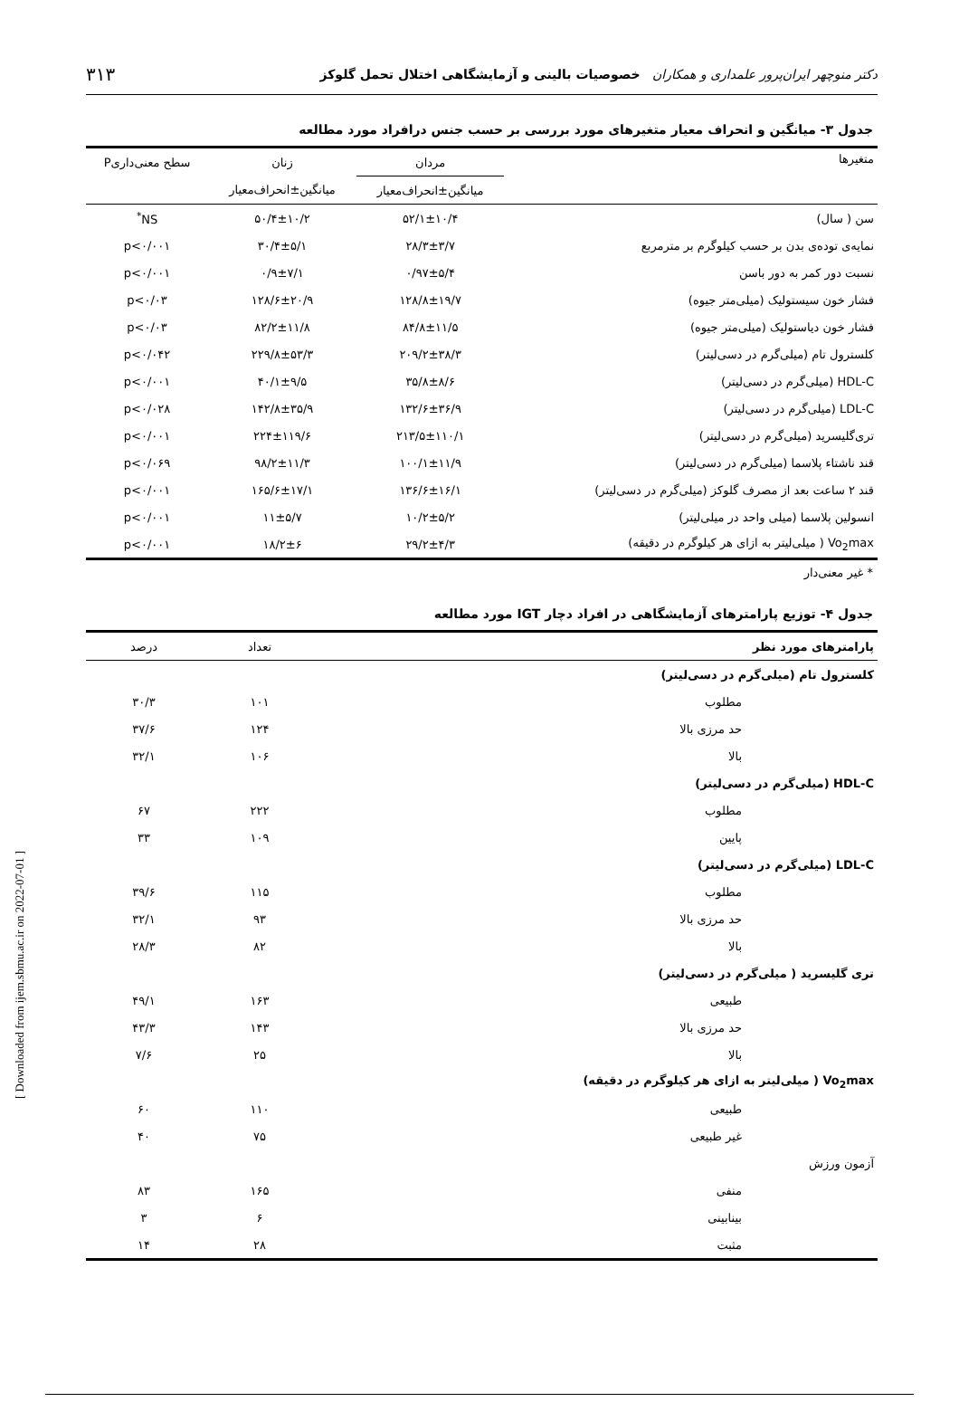دکتر منوچهر ایران‌پرور علمداری و همکاران خصوصیات بالینی و آزمایشگاهی اختلال تحمل گلوکز ۳۱۳
جدول ۳- میانگین و انحراف معیار متغیرهای مورد بررسی بر حسب جنس درافراد مورد مطالعه
| متغیرها | مردان | زنان | سطح معنی‌داریP |
| --- | --- | --- | --- |
| | میانگین±انحراف‌معیار | میانگین±انحراف‌معیار | |
| سن ( سال) | ۵۲/۱±۱۰/۴ | ۵۰/۴±۱۰/۲ | NS<sup>*</sup> |
| نمایه‌ی توده‌ی بدن بر حسب کیلوگرم بر مترمربع | ۲۸/۳±۳/۷ | ۳۰/۴±۵/۱ | p<۰/۰۰۱ |
| نسبت دور کمر به دور باسن | ۰/۹۷±۵/۴ | ۰/۹±۷/۱ | p<۰/۰۰۱ |
| فشار خون سیستولیک (میلی‌متر جیوه) | ۱۲۸/۸±۱۹/۷ | ۱۲۸/۶±۲۰/۹ | p<۰/۰۳ |
| فشار خون دیاستولیک (میلی‌متر جیوه) | ۸۴/۸±۱۱/۵ | ۸۲/۲±۱۱/۸ | p<۰/۰۳ |
| کلسترول تام (میلی‌گرم در دسی‌لیتر) | ۲۰۹/۲±۳۸/۳ | ۲۲۹/۸±۵۳/۳ | p<۰/۰۴۲ |
| HDL-C (میلی‌گرم در دسی‌لیتر) | ۳۵/۸±۸/۶ | ۴۰/۱±۹/۵ | p<۰/۰۰۱ |
| LDL-C (میلی‌گرم در دسی‌لیتر) | ۱۳۲/۶±۳۶/۹ | ۱۴۲/۸±۳۵/۹ | p<۰/۰۲۸ |
| تری‌گلیسرید (میلی‌گرم در دسی‌لیتر) | ۲۱۳/۵±۱۱۰/۱ | ۲۲۴±۱۱۹/۶ | p<۰/۰۰۱ |
| قند ناشتاء پلاسما (میلی‌گرم در دسی‌لیتر) | ۱۰۰/۱±۱۱/۹ | ۹۸/۲±۱۱/۳ | p<۰/۰۶۹ |
| قند ۲ ساعت بعد از مصرف گلوکز (میلی‌گرم در دسی‌لیتر) | ۱۳۶/۶±۱۶/۱ | ۱۶۵/۶±۱۷/۱ | p<۰/۰۰۱ |
| انسولین پلاسما (میلی واحد در میلی‌لیتر) | ۱۰/۲±۵/۲ | ۱۱±۵/۷ | p<۰/۰۰۱ |
| Vo<sub>2</sub>max ( میلی‌لیتر به ازای هر کیلوگرم در دقیقه) | ۲۹/۲±۴/۳ | ۱۸/۲±۶ | p<۰/۰۰۱ |
* غیر معنی‌دار
جدول ۴- توزیع پارامترهای آزمایشگاهی در افراد دچار IGT مورد مطالعه
| پارامترهای مورد نظر | تعداد | درصد |
| --- | --- | --- |
| کلسترول تام (میلی‌گرم در دسی‌لیتر) | | |
| مطلوب | ۱۰۱ | ۳۰/۳ |
| حد مرزی بالا | ۱۲۴ | ۳۷/۶ |
| بالا | ۱۰۶ | ۳۲/۱ |
| HDL-C (میلی‌گرم در دسی‌لیتر) | | |
| مطلوب | ۲۲۲ | ۶۷ |
| پایین | ۱۰۹ | ۳۳ |
| LDL-C (میلی‌گرم در دسی‌لیتر) | | |
| مطلوب | ۱۱۵ | ۳۹/۶ |
| حد مرزی بالا | ۹۳ | ۳۲/۱ |
| بالا | ۸۲ | ۲۸/۳ |
| تری گلیسرید ( میلی‌گرم در دسی‌لیتر) | | |
| طبیعی | ۱۶۳ | ۴۹/۱ |
| حد مرزی بالا | ۱۴۳ | ۴۳/۳ |
| بالا | ۲۵ | ۷/۶ |
| Vo<sub>2</sub>max ( میلی‌لیتر به ازای هر کیلوگرم در دقیقه) | | |
| طبیعی | ۱۱۰ | ۶۰ |
| غیر طبیعی | ۷۵ | ۴۰ |
| آزمون ورزش | | |
| منفی | ۱۶۵ | ۸۳ |
| بینابینی | ۶ | ۳ |
| مثبت | ۲۸ | ۱۴ |
[ Downloaded from ijem.sbmu.ac.ir on 2022-07-01 ]